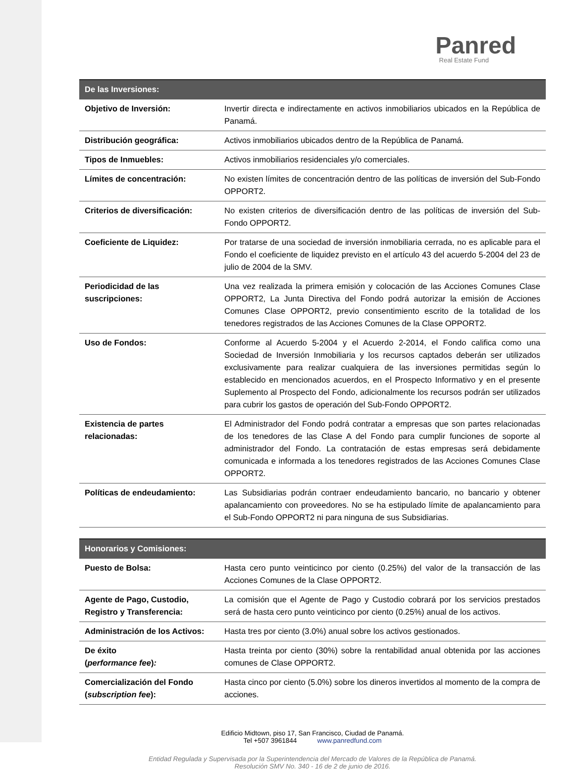Panred
Real Estate Fund
| De las Inversiones: | |
| --- | --- |
| Objetivo de Inversión: | Invertir directa e indirectamente en activos inmobiliarios ubicados en la República de Panamá. |
| Distribución geográfica: | Activos inmobiliarios ubicados dentro de la República de Panamá. |
| Tipos de Inmuebles: | Activos inmobiliarios residenciales y/o comerciales. |
| Límites de concentración: | No existen límites de concentración dentro de las políticas de inversión del Sub-Fondo OPPORT2. |
| Criterios de diversificación: | No existen criterios de diversificación dentro de las políticas de inversión del Sub-Fondo OPPORT2. |
| Coeficiente de Liquidez: | Por tratarse de una sociedad de inversión inmobiliaria cerrada, no es aplicable para el Fondo el coeficiente de liquidez previsto en el artículo 43 del acuerdo 5-2004 del 23 de julio de 2004 de la SMV. |
| Periodicidad de las suscripciones: | Una vez realizada la primera emisión y colocación de las Acciones Comunes Clase OPPORT2, La Junta Directiva del Fondo podrá autorizar la emisión de Acciones Comunes Clase OPPORT2, previo consentimiento escrito de la totalidad de los tenedores registrados de las Acciones Comunes de la Clase OPPORT2. |
| Uso de Fondos: | Conforme al Acuerdo 5-2004 y el Acuerdo 2-2014, el Fondo califica como una Sociedad de Inversión Inmobiliaria y los recursos captados deberán ser utilizados exclusivamente para realizar cualquiera de las inversiones permitidas según lo establecido en mencionados acuerdos, en el Prospecto Informativo y en el presente Suplemento al Prospecto del Fondo, adicionalmente los recursos podrán ser utilizados para cubrir los gastos de operación del Sub-Fondo OPPORT2. |
| Existencia de partes relacionadas: | El Administrador del Fondo podrá contratar a empresas que son partes relacionadas de los tenedores de las Clase A del Fondo para cumplir funciones de soporte al administrador del Fondo. La contratación de estas empresas será debidamente comunicada e informada a los tenedores registrados de las Acciones Comunes Clase OPPORT2. |
| Políticas de endeudamiento: | Las Subsidiarias podrán contraer endeudamiento bancario, no bancario y obtener apalancamiento con proveedores. No se ha estipulado límite de apalancamiento para el Sub-Fondo OPPORT2 ni para ninguna de sus Subsidiarias. |
| Honorarios y Comisiones: | |
| --- | --- |
| Puesto de Bolsa: | Hasta cero punto veinticinco por ciento (0.25%) del valor de la transacción de las Acciones Comunes de la Clase OPPORT2. |
| Agente de Pago, Custodio, Registro y Transferencia: | La comisión que el Agente de Pago y Custodio cobrará por los servicios prestados será de hasta cero punto veinticinco por ciento (0.25%) anual de los activos. |
| Administración de los Activos: | Hasta tres por ciento (3.0%) anual sobre los activos gestionados. |
| De éxito ( performance fee ) : | Hasta treinta por ciento (30%) sobre la rentabilidad anual obtenida por las acciones comunes de Clase OPPORT2. |
| Comercialización del Fondo ( subscription fee ): | Hasta cinco por ciento (5.0%) sobre los dineros invertidos al momento de la compra de acciones. |
Edificio Midtown, piso 17, San Francisco, Ciudad de Panamá.
Tel +507 3961844 www.panredfund.com
Entidad Regulada y Supervisada por la Superintendencia del Mercado de Valores de la República de Panamá.
Resolución SMV No. 340 - 16 de 2 de junio de 2016.